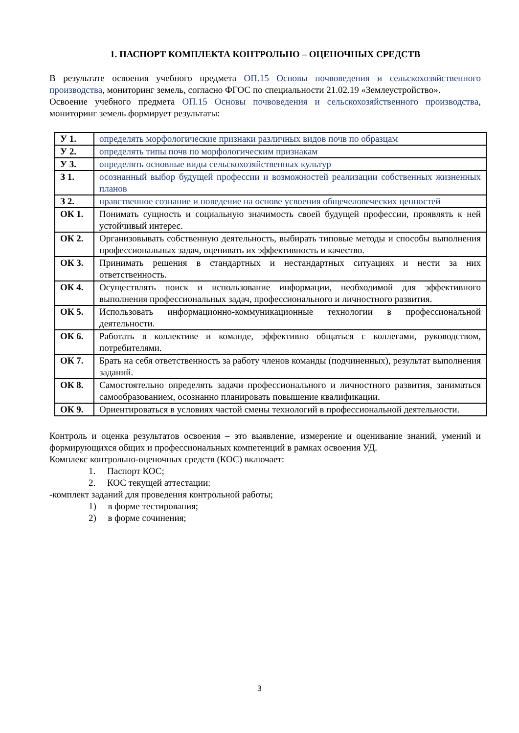1. ПАСПОРТ КОМПЛЕКТА КОНТРОЛЬНО – ОЦЕНОЧНЫХ СРЕДСТВ
В результате освоения учебного предмета ОП.15 Основы почвоведения и сельскохозяйственного производства, мониторинг земель, согласно ФГОС по специальности 21.02.19 «Землеустройство».
Освоение учебного предмета ОП.15 Основы почвоведения и сельскохозяйственного производства, мониторинг земель формирует результаты:
| У 1. | определять морфологические признаки различных видов почв по образцам |
| У 2. | определять типы почв по морфологическим признакам |
| У 3. | определять основные виды сельскохозяйственных культур |
| З 1. | осознанный выбор будущей профессии и возможностей реализации собственных жизненных планов |
| З 2. | нравственное сознание и поведение на основе усвоения общечеловеческих ценностей |
| ОК 1. | Понимать сущность и социальную значимость своей будущей профессии, проявлять к ней устойчивый интерес. |
| ОК 2. | Организовывать собственную деятельность, выбирать типовые методы и способы выполнения профессиональных задач, оценивать их эффективность и качество. |
| ОК 3. | Принимать решения в стандартных и нестандартных ситуациях и нести за них ответственность. |
| ОК 4. | Осуществлять поиск и использование информации, необходимой для эффективного выполнения профессиональных задач, профессионального и личностного развития. |
| ОК 5. | Использовать информационно-коммуникационные технологии в профессиональной деятельности. |
| ОК 6. | Работать в коллективе и команде, эффективно общаться с коллегами, руководством, потребителями. |
| ОК 7. | Брать на себя ответственность за работу членов команды (подчиненных), результат выполнения заданий. |
| ОК 8. | Самостоятельно определять задачи профессионального и личностного развития, заниматься самообразованием, осознанно планировать повышение квалификации. |
| ОК 9. | Ориентироваться в условиях частой смены технологий в профессиональной деятельности. |
Контроль и оценка результатов освоения – это выявление, измерение и оценивание знаний, умений и формирующихся общих и профессиональных компетенций в рамках освоения УД.
Комплекс контрольно-оценочных средств (КОС) включает:
1. Паспорт КОС;
2. КОС текущей аттестации:
-комплект заданий для проведения контрольной работы;
1) в форме тестирования;
2) в форме сочинения;
3